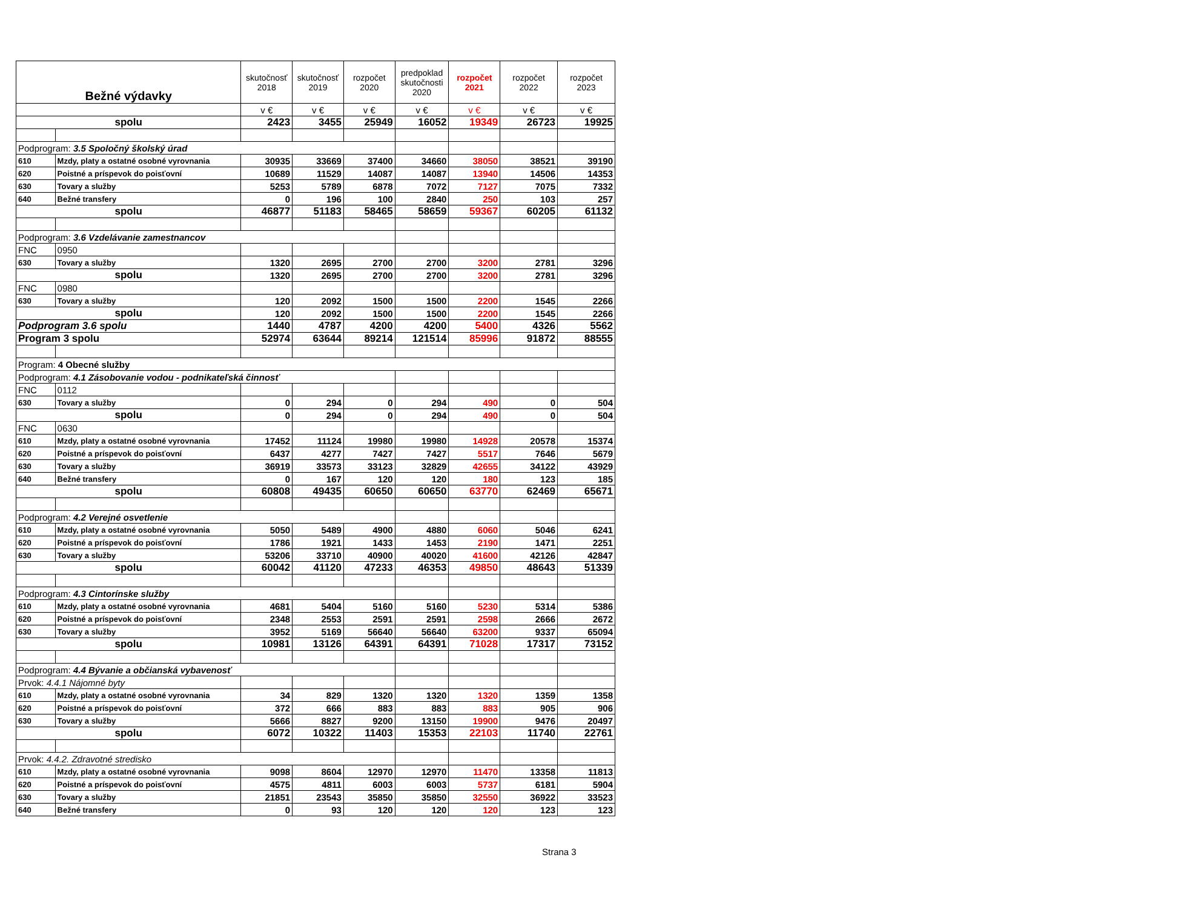| Bežné výdavky | | skutočnosť 2018 | skutočnosť 2019 | rozpočet 2020 | predpoklad skutočnosti 2020 | rozpočet 2021 | rozpočet 2022 | rozpočet 2023 |
| --- | --- | --- | --- | --- | --- | --- | --- | --- |
| | | v € | v € | v € | v € | v € | v € | v € |
| spolu | | 2423 | 3455 | 25949 | 16052 | 19349 | 26723 | 19925 |
| Podprogram: 3.5 Spoločný školský úrad | | | | | | | | |
| 610 | Mzdy, platy a ostatné osobné vyrovnania | 30935 | 33669 | 37400 | 34660 | 38050 | 38521 | 39190 |
| 620 | Poistné a príspevok do poisťovní | 10689 | 11529 | 14087 | 14087 | 13940 | 14506 | 14353 |
| 630 | Tovary a služby | 5253 | 5789 | 6878 | 7072 | 7127 | 7075 | 7332 |
| 640 | Bežné transfery | 0 | 196 | 100 | 2840 | 250 | 103 | 257 |
| spolu | | 46877 | 51183 | 58465 | 58659 | 59367 | 60205 | 61132 |
| Podprogram: 3.6 Vzdelávanie zamestnancov | | | | | | | | |
| FNC | 0950 | | | | | | | |
| 630 | Tovary a služby | 1320 | 2695 | 2700 | 2700 | 3200 | 2781 | 3296 |
| spolu | | 1320 | 2695 | 2700 | 2700 | 3200 | 2781 | 3296 |
| FNC | 0980 | | | | | | | |
| 630 | Tovary a služby | 120 | 2092 | 1500 | 1500 | 2200 | 1545 | 2266 |
| spolu | | 120 | 2092 | 1500 | 1500 | 2200 | 1545 | 2266 |
| Podprogram 3.6 spolu | | 1440 | 4787 | 4200 | 4200 | 5400 | 4326 | 5562 |
| Program 3 spolu | | 52974 | 63644 | 89214 | 121514 | 85996 | 91872 | 88555 |
| Program: 4 Obecné služby | | | | | | | | |
| Podprogram: 4.1 Zásobovanie vodou - podnikateľská činnosť | | | | | | | | |
| FNC | 0112 | | | | | | | |
| 630 | Tovary a služby | 0 | 294 | 0 | 294 | 490 | 0 | 504 |
| spolu | | 0 | 294 | 0 | 294 | 490 | 0 | 504 |
| FNC | 0630 | | | | | | | |
| 610 | Mzdy, platy a ostatné osobné vyrovnania | 17452 | 11124 | 19980 | 19980 | 14928 | 20578 | 15374 |
| 620 | Poistné a príspevok do poisťovní | 6437 | 4277 | 7427 | 7427 | 5517 | 7646 | 5679 |
| 630 | Tovary a služby | 36919 | 33573 | 33123 | 32829 | 42655 | 34122 | 43929 |
| 640 | Bežné transfery | 0 | 167 | 120 | 120 | 180 | 123 | 185 |
| spolu | | 60808 | 49435 | 60650 | 60650 | 63770 | 62469 | 65671 |
| Podprogram: 4.2 Verejné osvetlenie | | | | | | | | |
| 610 | Mzdy, platy a ostatné osobné vyrovnania | 5050 | 5489 | 4900 | 4880 | 6060 | 5046 | 6241 |
| 620 | Poistné a príspevok do poisťovní | 1786 | 1921 | 1433 | 1453 | 2190 | 1471 | 2251 |
| 630 | Tovary a služby | 53206 | 33710 | 40900 | 40020 | 41600 | 42126 | 42847 |
| spolu | | 60042 | 41120 | 47233 | 46353 | 49850 | 48643 | 51339 |
| Podprogram: 4.3 Cintorínske služby | | | | | | | | |
| 610 | Mzdy, platy a ostatné osobné vyrovnania | 4681 | 5404 | 5160 | 5160 | 5230 | 5314 | 5386 |
| 620 | Poistné a príspevok do poisťovní | 2348 | 2553 | 2591 | 2591 | 2598 | 2666 | 2672 |
| 630 | Tovary a služby | 3952 | 5169 | 56640 | 56640 | 63200 | 9337 | 65094 |
| spolu | | 10981 | 13126 | 64391 | 64391 | 71028 | 17317 | 73152 |
| Podprogram: 4.4 Bývanie a občianská vybavenosť | | | | | | | | |
| Prvok: 4.4.1 Nájomné byty | | | | | | | | |
| 610 | Mzdy, platy a ostatné osobné vyrovnania | 34 | 829 | 1320 | 1320 | 1320 | 1359 | 1358 |
| 620 | Poistné a príspevok do poisťovní | 372 | 666 | 883 | 883 | 883 | 905 | 906 |
| 630 | Tovary a služby | 5666 | 8827 | 9200 | 13150 | 19900 | 9476 | 20497 |
| spolu | | 6072 | 10322 | 11403 | 15353 | 22103 | 11740 | 22761 |
| Prvok: 4.4.2. Zdravotné stredisko | | | | | | | | |
| 610 | Mzdy, platy a ostatné osobné vyrovnania | 9098 | 8604 | 12970 | 12970 | 11470 | 13358 | 11813 |
| 620 | Poistné a príspevok do poisťovní | 4575 | 4811 | 6003 | 6003 | 5737 | 6181 | 5904 |
| 630 | Tovary a služby | 21851 | 23543 | 35850 | 35850 | 32550 | 36922 | 33523 |
| 640 | Bežné transfery | 0 | 93 | 120 | 120 | 120 | 123 | 123 |
Strana 3